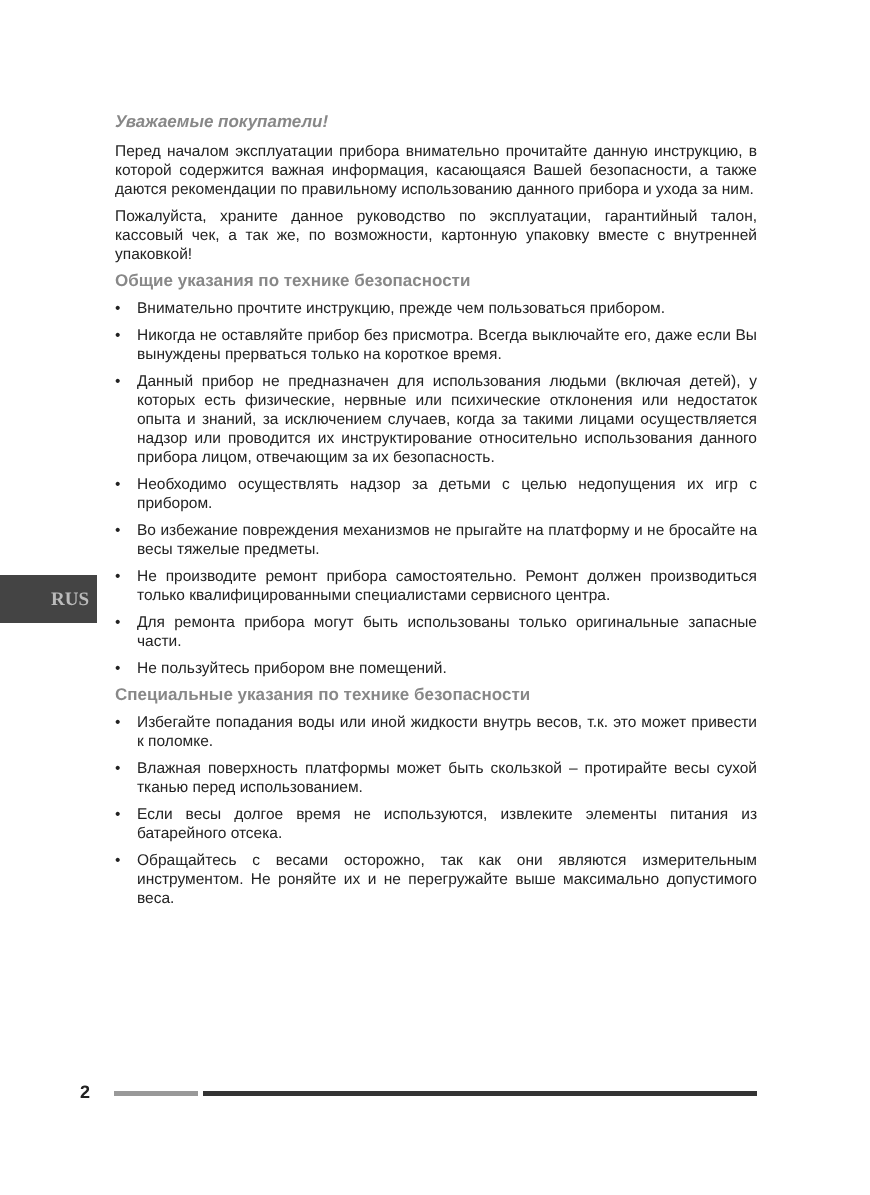RUS
Уважаемые покупатели!
Перед началом эксплуатации прибора внимательно прочитайте данную инструкцию, в которой содержится важная информация, касающаяся Вашей безопасности, а также даются рекомендации по правильному использованию данного прибора и ухода за ним.
Пожалуйста, храните данное руководство по эксплуатации, гарантийный талон, кассовый чек, а так же, по возможности, картонную упаковку вместе с внутренней упаковкой!
Общие указания по технике безопасности
• Внимательно прочтите инструкцию, прежде чем пользоваться прибором.
• Никогда не оставляйте прибор без присмотра. Всегда выключайте его, даже если Вы вынуждены прерваться только на короткое время.
• Данный прибор не предназначен для использования людьми (включая детей), у которых есть физические, нервные или психические отклонения или недостаток опыта и знаний, за исключением случаев, когда за такими лицами осуществляется надзор или проводится их инструктирование относительно использования данного прибора лицом, отвечающим за их безопасность.
• Необходимо осуществлять надзор за детьми с целью недопущения их игр с прибором.
• Во избежание повреждения механизмов не прыгайте на платформу и не бросайте на весы тяжелые предметы.
• Не производите ремонт прибора самостоятельно. Ремонт должен производиться только квалифицированными специалистами сервисного центра.
• Для ремонта прибора могут быть использованы только оригинальные запасные части.
• Не пользуйтесь прибором вне помещений.
Специальные указания по технике безопасности
• Избегайте попадания воды или иной жидкости внутрь весов, т.к. это может привести к поломке.
• Влажная поверхность платформы может быть скользкой – протирайте весы сухой тканью перед использованием.
• Если весы долгое время не используются, извлеките элементы питания из батарейного отсека.
• Обращайтесь с весами осторожно, так как они являются измерительным инструментом. Не роняйте их и не перегружайте выше максимально допустимого веса.
2